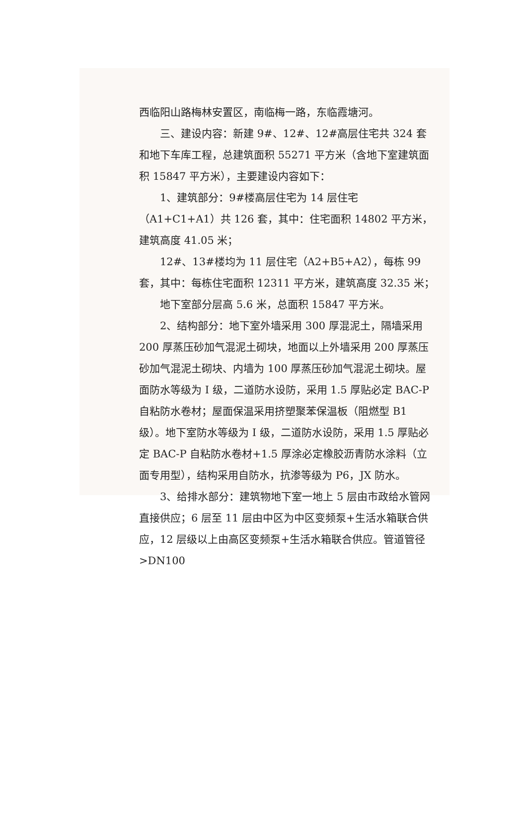西临阳山路梅林安置区，南临梅一路，东临霞塘河。
三、建设内容：新建 9#、12#、12#高层住宅共 324 套和地下车库工程，总建筑面积 55271 平方米（含地下室建筑面积 15847 平方米），主要建设内容如下：
1、建筑部分：9#楼高层住宅为 14 层住宅（A1+C1+A1）共 126 套，其中：住宅面积 14802 平方米，建筑高度 41.05 米；
12#、13#楼均为 11 层住宅（A2+B5+A2），每栋 99 套，其中：每栋住宅面积 12311 平方米，建筑高度 32.35 米；
地下室部分层高 5.6 米，总面积 15847 平方米。
2、结构部分：地下室外墙采用 300 厚混泥土，隔墙采用 200 厚蒸压砂加气混泥土砌块，地面以上外墙采用 200 厚蒸压砂加气混泥土砌块、内墙为 100 厚蒸压砂加气混泥土砌块。屋面防水等级为 I 级，二道防水设防，采用 1.5 厚贴必定 BAC-P 自粘防水卷材；屋面保温采用挤塑聚苯保温板（阻燃型 B1 级）。地下室防水等级为 I 级，二道防水设防，采用 1.5 厚贴必定 BAC-P 自粘防水卷材+1.5 厚涂必定橡胶沥青防水涂料（立面专用型），结构采用自防水，抗渗等级为 P6，JX 防水。
3、给排水部分：建筑物地下室一地上 5 层由市政给水管网直接供应；6 层至 11 层由中区为中区变频泵+生活水箱联合供应，12 层级以上由高区变频泵+生活水箱联合供应。管道管径>DN100